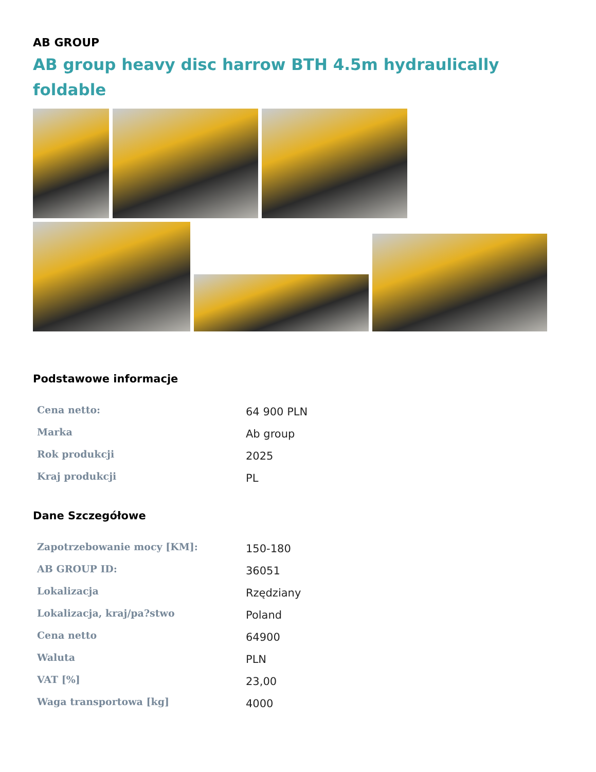AB GROUP
AB group heavy disc harrow BTH 4.5m hydraulically foldable
Podstawowe informacje
| Cena netto: | 64 900 PLN |
| Marka | Ab group |
| Rok produkcji | 2025 |
| Kraj produkcji | PL |
Dane Szczegółowe
| Zapotrzebowanie mocy [KM]: | 150-180 |
| AB GROUP ID: | 36051 |
| Lokalizacja | Rzędziany |
| Lokalizacja, kraj/pa?stwo | Poland |
| Cena netto | 64900 |
| Waluta | PLN |
| VAT [%] | 23,00 |
| Waga transportowa [kg] | 4000 |